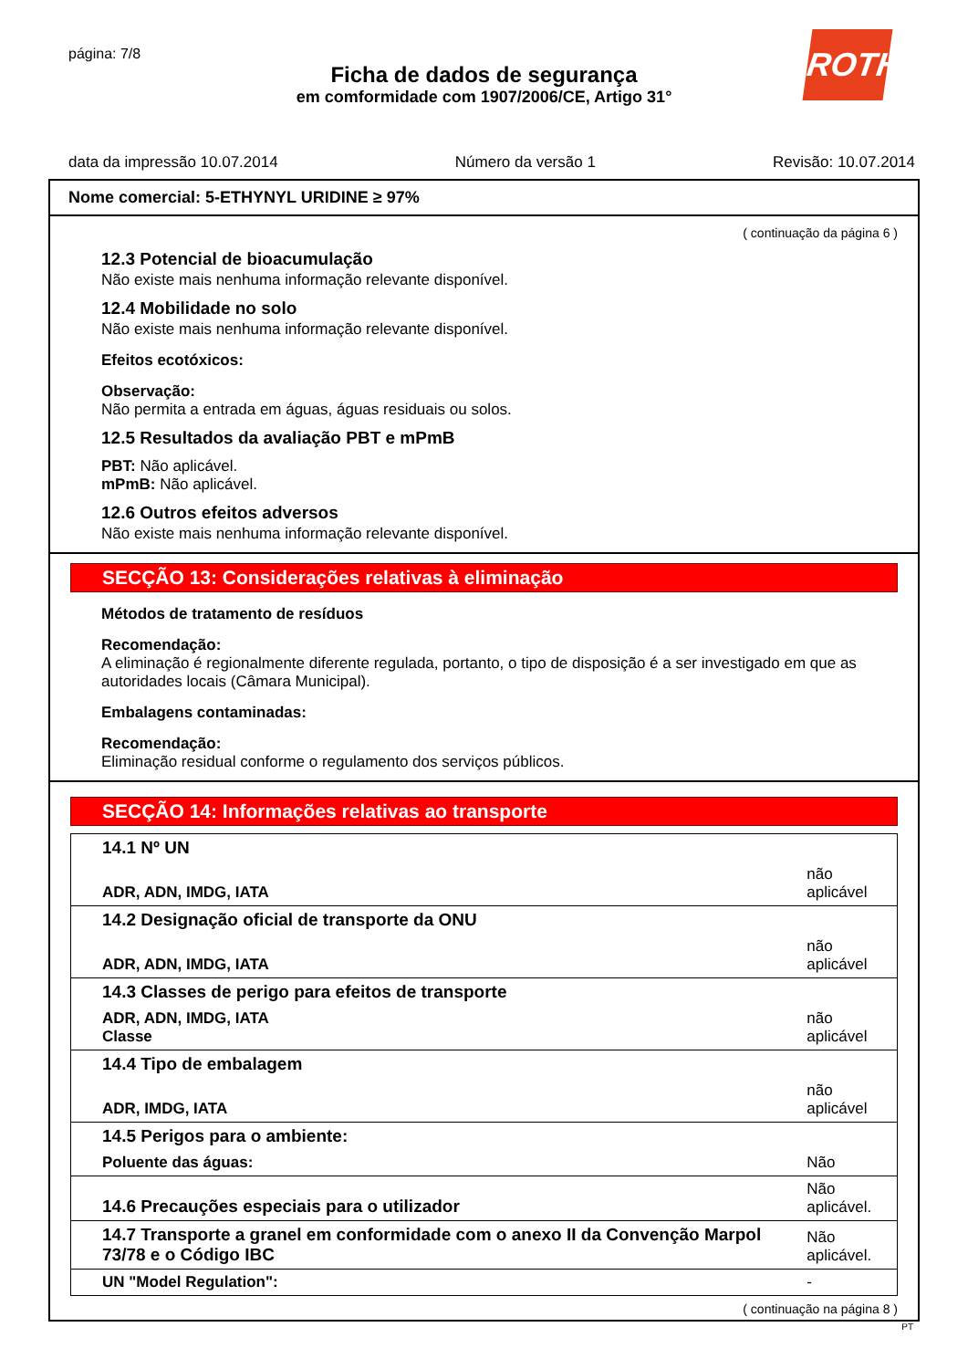página: 7/8
ROTH
Ficha de dados de segurança
em comformidade com 1907/2006/CE, Artigo 31°
data da impressão 10.07.2014 Número da versão 1 Revisão: 10.07.2014
Nome comercial: 5-ETHYNYL URIDINE ≥ 97%
( continuação da página 6 )
12.3 Potencial de bioacumulação
Não existe mais nenhuma informação relevante disponível.
12.4 Mobilidade no solo
Não existe mais nenhuma informação relevante disponível.
Efeitos ecotóxicos:
Observação:
Não permita a entrada em águas, águas residuais ou solos.
12.5 Resultados da avaliação PBT e mPmB
PBT: Não aplicável.
mPmB: Não aplicável.
12.6 Outros efeitos adversos
Não existe mais nenhuma informação relevante disponível.
SECÇÃO 13: Considerações relativas à eliminação
Métodos de tratamento de resíduos
Recomendação:
A eliminação é regionalmente diferente regulada, portanto, o tipo de disposição é a ser investigado em que as autoridades locais (Câmara Municipal).
Embalagens contaminadas:
Recomendação:
Eliminação residual conforme o regulamento dos serviços públicos.
SECÇÃO 14: Informações relativas ao transporte
| 14.1 Nº UN | |
| ADR, ADN, IMDG, IATA | não aplicável |
| 14.2 Designação oficial de transporte da ONU | |
| ADR, ADN, IMDG, IATA | não aplicável |
| 14.3 Classes de perigo para efeitos de transporte | |
| ADR, ADN, IMDG, IATA Classe | não aplicável |
| 14.4 Tipo de embalagem | |
| ADR, IMDG, IATA | não aplicável |
| 14.5 Perigos para o ambiente: | |
| Poluente das águas: | Não |
| 14.6 Precauções especiais para o utilizador | Não aplicável. |
| 14.7 Transporte a granel em conformidade com o anexo II da Convenção Marpol 73/78 e o Código IBC | Não aplicável. |
| UN "Model Regulation": | - |
( continuação na página 8 )
PT